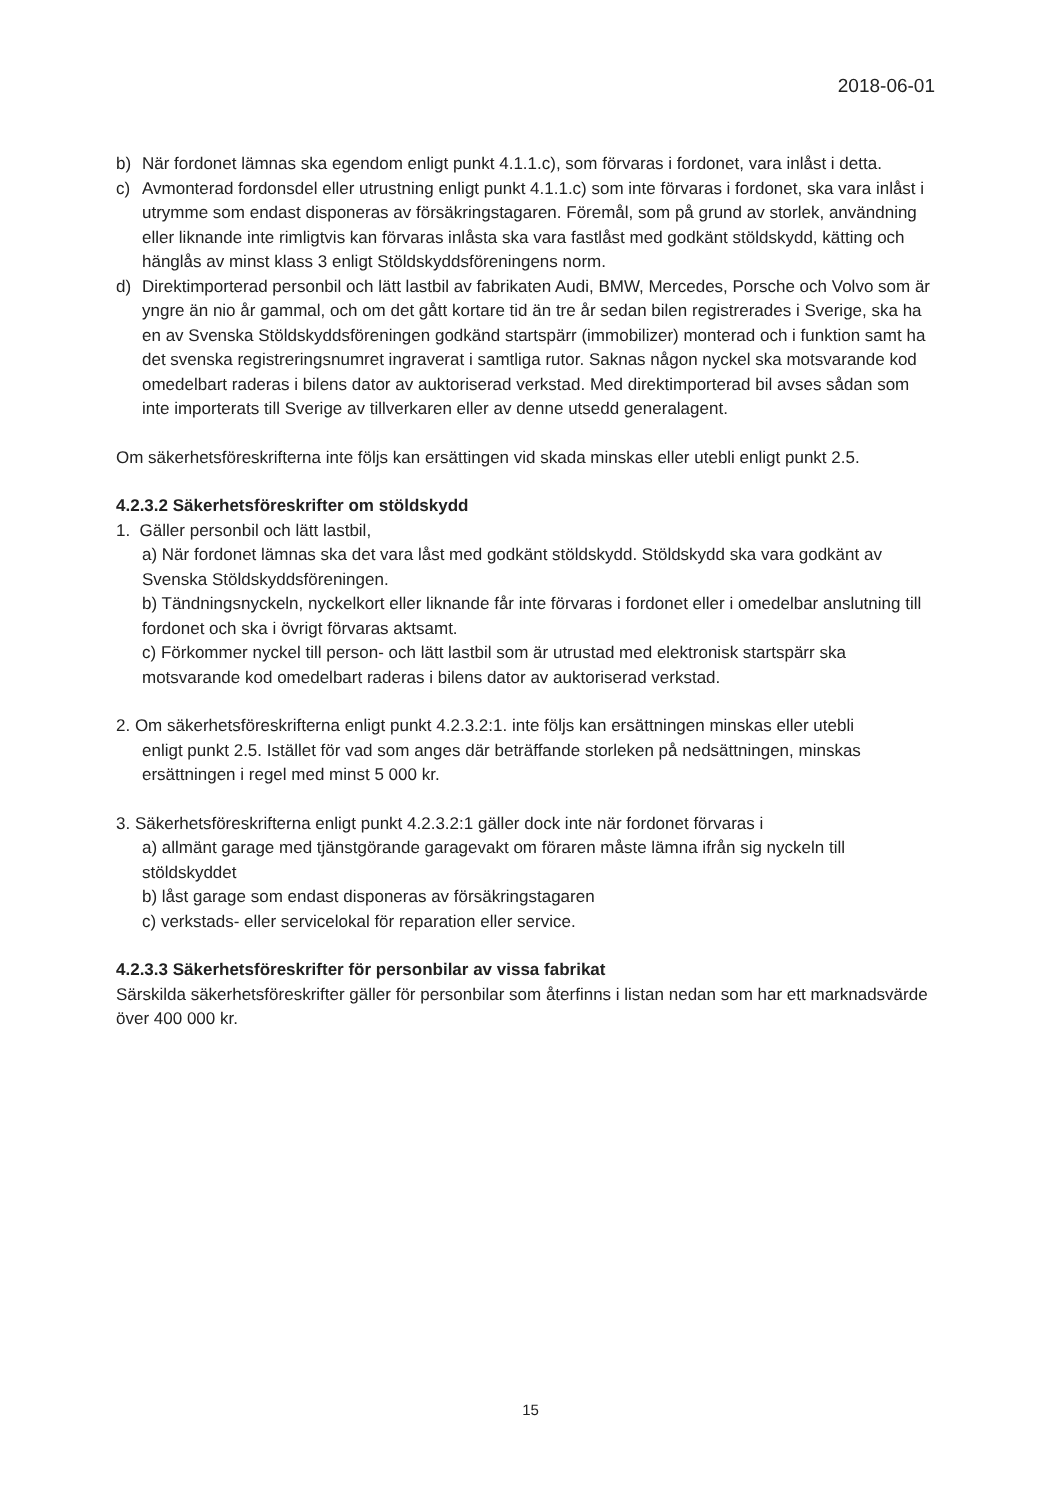2018-06-01
b) När fordonet lämnas ska egendom enligt punkt 4.1.1.c), som förvaras i fordonet, vara inlåst i detta.
c) Avmonterad fordonsdel eller utrustning enligt punkt 4.1.1.c) som inte förvaras i fordonet, ska vara inlåst i utrymme som endast disponeras av försäkringstagaren. Föremål, som på grund av storlek, användning eller liknande inte rimligtvis kan förvaras inlåsta ska vara fastlåst med godkänt stöldskydd, kätting och hänglås av minst klass 3 enligt Stöldskyddsföreningens norm.
d) Direktimporterad personbil och lätt lastbil av fabrikaten Audi, BMW, Mercedes, Porsche och Volvo som är yngre än nio år gammal, och om det gått kortare tid än tre år sedan bilen registrerades i Sverige, ska ha en av Svenska Stöldskyddsföreningen godkänd startspärr (immobilizer) monterad och i funktion samt ha det svenska registreringsnumret ingraverat i samtliga rutor. Saknas någon nyckel ska motsvarande kod omedelbart raderas i bilens dator av auktoriserad verkstad. Med direktimporterad bil avses sådan som inte importerats till Sverige av tillverkaren eller av denne utsedd generalagent.
Om säkerhetsföreskrifterna inte följs kan ersättingen vid skada minskas eller utebli enligt punkt 2.5.
4.2.3.2 Säkerhetsföreskrifter om stöldskydd
1. Gäller personbil och lätt lastbil,
a) När fordonet lämnas ska det vara låst med godkänt stöldskydd. Stöldskydd ska vara godkänt av Svenska Stöldskyddsföreningen.
b) Tändningsnyckeln, nyckelkort eller liknande får inte förvaras i fordonet eller i omedelbar anslutning till fordonet och ska i övrigt förvaras aktsamt.
c) Förkommer nyckel till person- och lätt lastbil som är utrustad med elektronisk startspärr ska motsvarande kod omedelbart raderas i bilens dator av auktoriserad verkstad.
2. Om säkerhetsföreskrifterna enligt punkt 4.2.3.2:1. inte följs kan ersättningen minskas eller utebli
enligt punkt 2.5. Istället för vad som anges där beträffande storleken på nedsättningen, minskas ersättningen i regel med minst 5 000 kr.
3. Säkerhetsföreskrifterna enligt punkt 4.2.3.2:1 gäller dock inte när fordonet förvaras i
a) allmänt garage med tjänstgörande garagevakt om föraren måste lämna ifrån sig nyckeln till stöldskyddet
b) låst garage som endast disponeras av försäkringstagaren
c) verkstads- eller servicelokal för reparation eller service.
4.2.3.3 Säkerhetsföreskrifter för personbilar av vissa fabrikat
Särskilda säkerhetsföreskrifter gäller för personbilar som återfinns i listan nedan som har ett marknadsvärde över 400 000 kr.
15